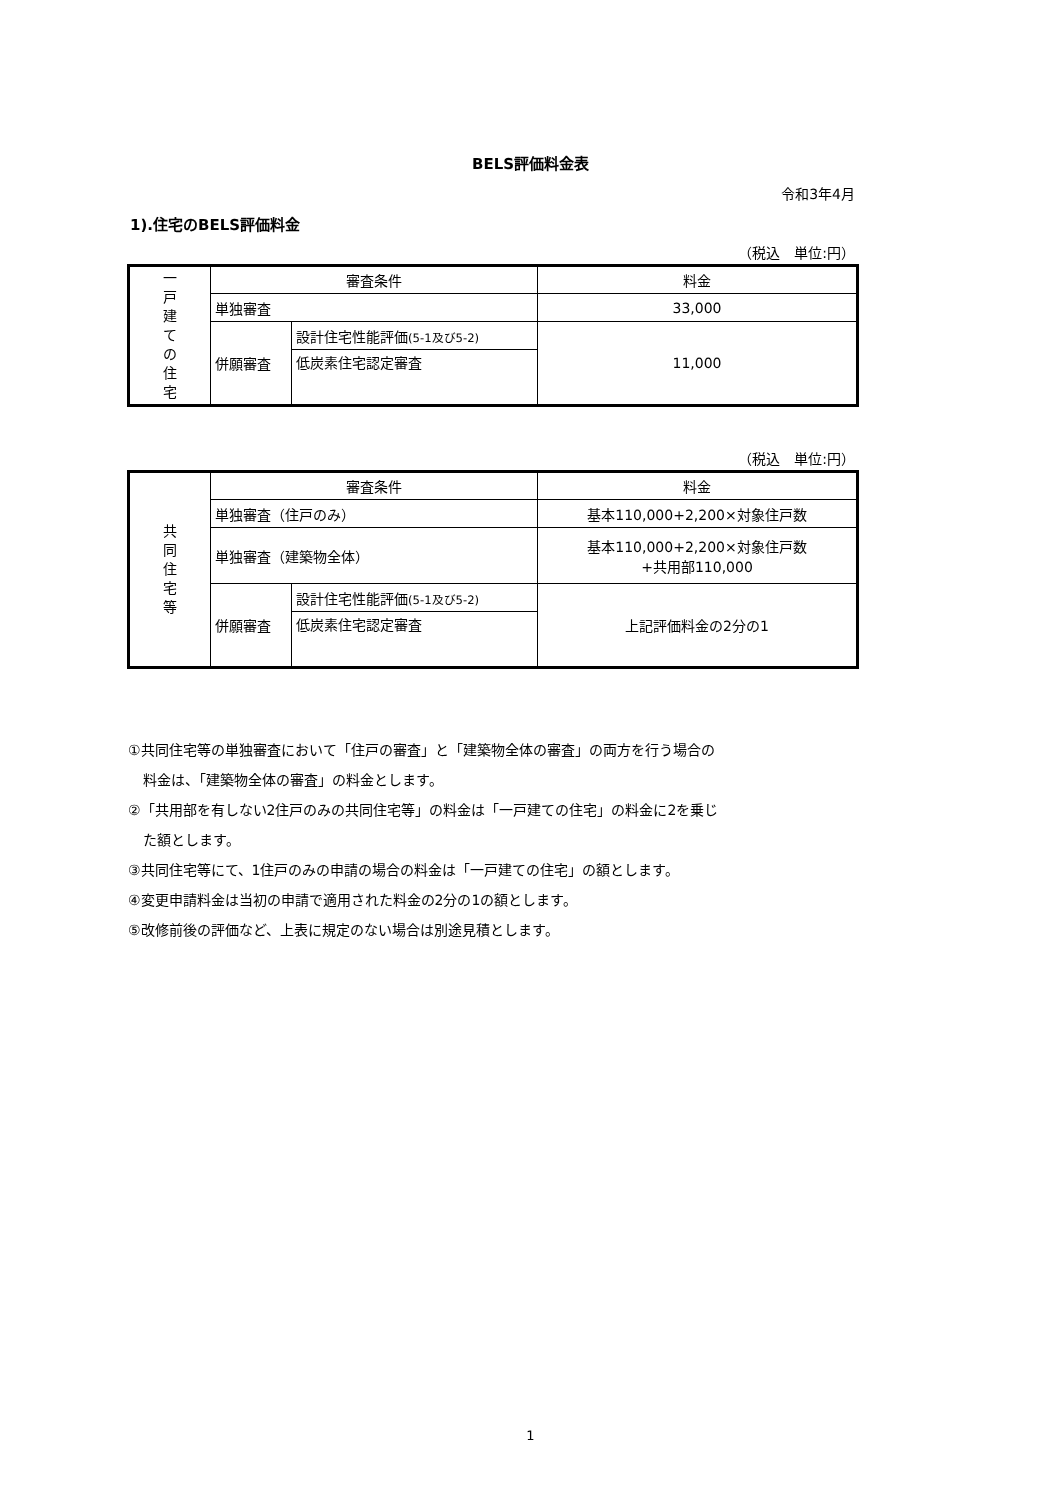BELS評価料金表
令和3年4月
1).住宅のBELS評価料金
（税込　単位:円）
| 一 戸 建 て の 住 宅 | 審査条件 | | 料金 |
| | 単独審査 | | 33,000 |
| | 併願審査 | 設計住宅性能評価 (5-1及び5-2) | 11,000 |
| | | 低炭素住宅認定審査 | |
（税込　単位:円）
| 共 同 住 宅 等 | 審査条件 | | 料金 |
| | 単独審査（住戸のみ） | | 基本110,000+2,200×対象住戸数 |
| | 単独審査（建築物全体） | | 基本110,000+2,200×対象住戸数 +共用部110,000 |
| | 併願審査 | 設計住宅性能評価 (5-1及び5-2) | 上記評価料金の2分の1 |
| | | 低炭素住宅認定審査 | |
①共同住宅等の単独審査において「住戸の審査」と「建築物全体の審査」の両方を行う場合の
料金は、「建築物全体の審査」の料金とします。
②「共用部を有しない2住戸のみの共同住宅等」の料金は「一戸建ての住宅」の料金に2を乗じ
た額とします。
③共同住宅等にて、1住戸のみの申請の場合の料金は「一戸建ての住宅」の額とします。
④変更申請料金は当初の申請で適用された料金の2分の1の額とします。
⑤改修前後の評価など、上表に規定のない場合は別途見積とします。
1